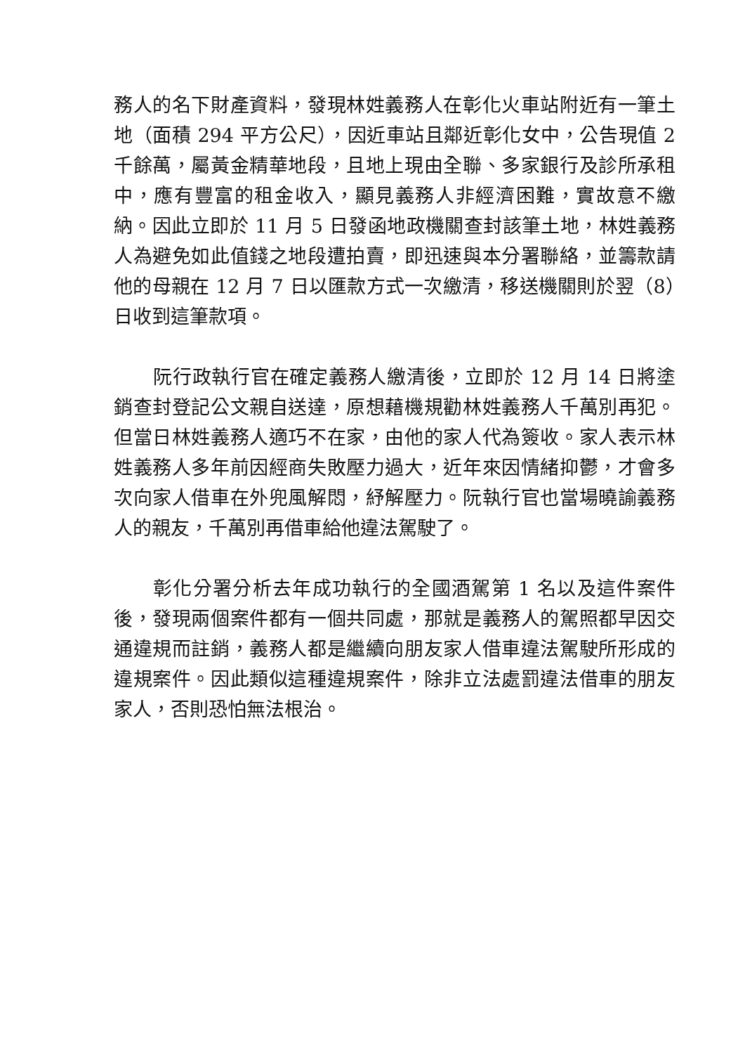務人的名下財產資料，發現林姓義務人在彰化火車站附近有一筆土地（面積 294 平方公尺），因近車站且鄰近彰化女中，公告現值 2 千餘萬，屬黃金精華地段，且地上現由全聯、多家銀行及診所承租中，應有豐富的租金收入，顯見義務人非經濟困難，實故意不繳納。因此立即於 11 月 5 日發函地政機關查封該筆土地，林姓義務人為避免如此值錢之地段遭拍賣，即迅速與本分署聯絡，並籌款請他的母親在 12 月 7 日以匯款方式一次繳清，移送機關則於翌（8）日收到這筆款項。
阮行政執行官在確定義務人繳清後，立即於 12 月 14 日將塗銷查封登記公文親自送達，原想藉機規勸林姓義務人千萬別再犯。但當日林姓義務人適巧不在家，由他的家人代為簽收。家人表示林姓義務人多年前因經商失敗壓力過大，近年來因情緒抑鬱，才會多次向家人借車在外兜風解悶，紓解壓力。阮執行官也當場曉諭義務人的親友，千萬別再借車給他違法駕駛了。
彰化分署分析去年成功執行的全國酒駕第 1 名以及這件案件後，發現兩個案件都有一個共同處，那就是義務人的駕照都早因交通違規而註銷，義務人都是繼續向朋友家人借車違法駕駛所形成的違規案件。因此類似這種違規案件，除非立法處罰違法借車的朋友家人，否則恐怕無法根治。